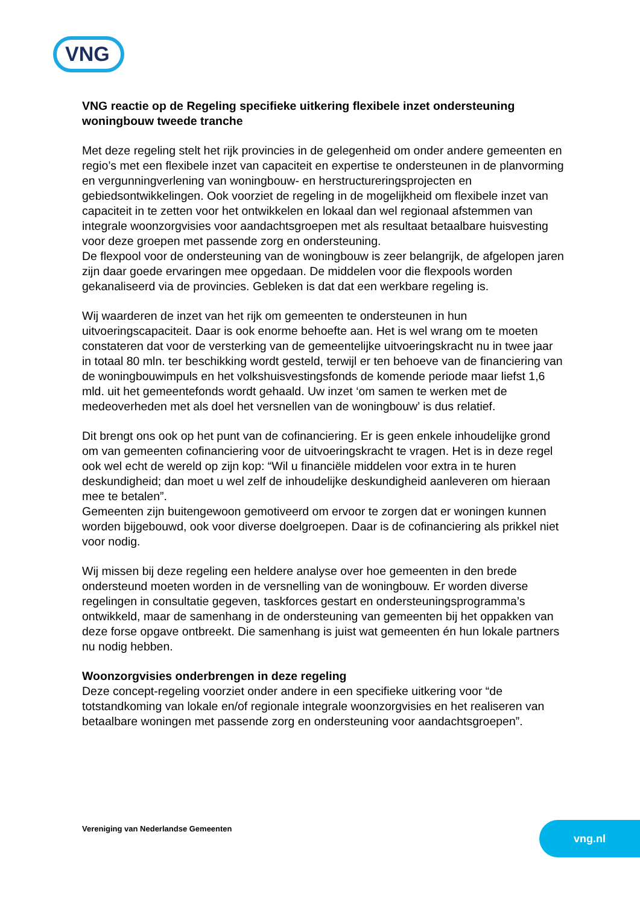VNG
VNG reactie op de Regeling specifieke uitkering flexibele inzet ondersteuning woningbouw tweede tranche
Met deze regeling stelt het rijk provincies in de gelegenheid om onder andere gemeenten en regio’s met een flexibele inzet van capaciteit en expertise te ondersteunen in de planvorming en vergunningverlening van woningbouw- en herstructureringsprojecten en gebiedsontwikkelingen. Ook voorziet de regeling in de mogelijkheid om flexibele inzet van capaciteit in te zetten voor het ontwikkelen en lokaal dan wel regionaal afstemmen van integrale woonzorgvisies voor aandachtsgroepen met als resultaat betaalbare huisvesting voor deze groepen met passende zorg en ondersteuning.
De flexpool voor de ondersteuning van de woningbouw is zeer belangrijk, de afgelopen jaren zijn daar goede ervaringen mee opgedaan. De middelen voor die flexpools worden gekanaliseerd via de provincies. Gebleken is dat dat een werkbare regeling is.
Wij waarderen de inzet van het rijk om gemeenten te ondersteunen in hun uitvoeringscapaciteit. Daar is ook enorme behoefte aan. Het is wel wrang om te moeten constateren dat voor de versterking van de gemeentelijke uitvoeringskracht nu in twee jaar in totaal 80 mln. ter beschikking wordt gesteld, terwijl er ten behoeve van de financiering van de woningbouwimpuls en het volkshuisvestingsfonds de komende periode maar liefst 1,6 mld. uit het gemeentefonds wordt gehaald. Uw inzet ‘om samen te werken met de medeoverheden met als doel het versnellen van de woningbouw’ is dus relatief.
Dit brengt ons ook op het punt van de cofinanciering. Er is geen enkele inhoudelijke grond om van gemeenten cofinanciering voor de uitvoeringskracht te vragen. Het is in deze regel ook wel echt de wereld op zijn kop: “Wil u financiële middelen voor extra in te huren deskundigheid; dan moet u wel zelf de inhoudelijke deskundigheid aanleveren om hieraan mee te betalen”.
Gemeenten zijn buitengewoon gemotiveerd om ervoor te zorgen dat er woningen kunnen worden bijgebouwd, ook voor diverse doelgroepen. Daar is de cofinanciering als prikkel niet voor nodig.
Wij missen bij deze regeling een heldere analyse over hoe gemeenten in den brede ondersteund moeten worden in de versnelling van de woningbouw. Er worden diverse regelingen in consultatie gegeven, taskforces gestart en ondersteuningsprogramma’s ontwikkeld, maar de samenhang in de ondersteuning van gemeenten bij het oppakken van deze forse opgave ontbreekt. Die samenhang is juist wat gemeenten én hun lokale partners nu nodig hebben.
Woonzorgvisies onderbrengen in deze regeling
Deze concept-regeling voorziet onder andere in een specifieke uitkering voor “de totstandkoming van lokale en/of regionale integrale woonzorgvisies en het realiseren van betaalbare woningen met passende zorg en ondersteuning voor aandachtsgroepen”.
Vereniging van Nederlandse Gemeenten
vng.nl